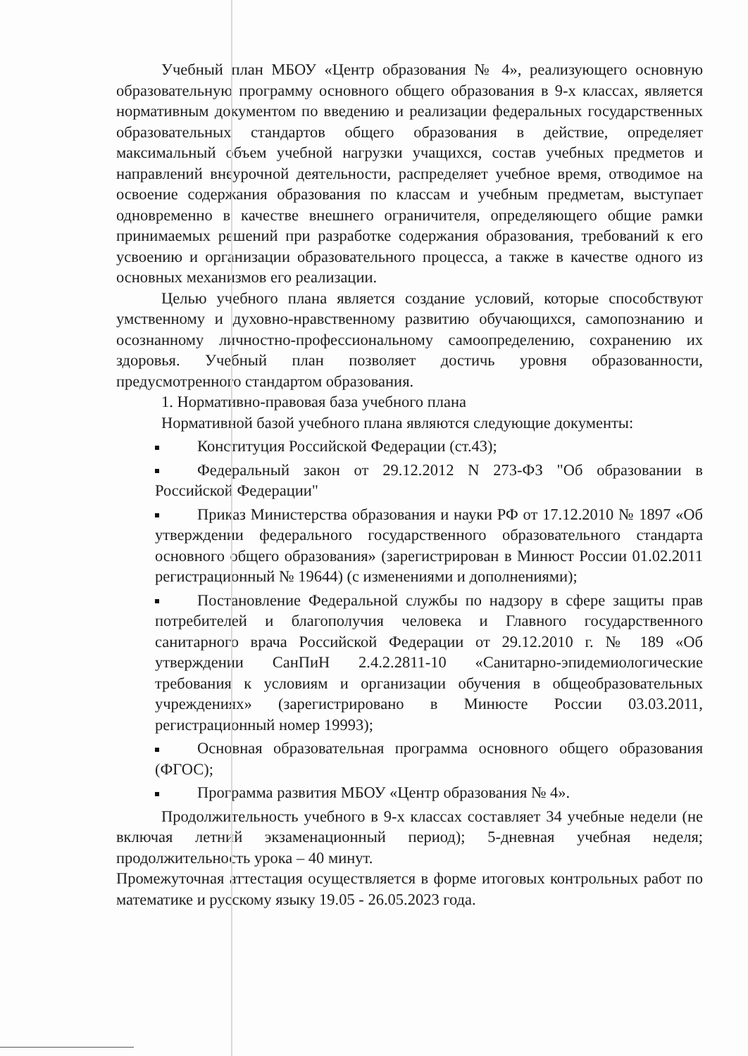Учебный план МБОУ «Центр образования № 4», реализующего основную образовательную программу основного общего образования в 9-х классах, является нормативным документом по введению и реализации федеральных государственных образовательных стандартов общего образования в действие, определяет максимальный объем учебной нагрузки учащихся, состав учебных предметов и направлений внеурочной деятельности, распределяет учебное время, отводимое на освоение содержания образования по классам и учебным предметам, выступает одновременно в качестве внешнего ограничителя, определяющего общие рамки принимаемых решений при разработке содержания образования, требований к его усвоению и организации образовательного процесса, а также в качестве одного из основных механизмов его реализации.
Целью учебного плана является создание условий, которые способствуют умственному и духовно-нравственному развитию обучающихся, самопознанию и осознанному личностно-профессиональному самоопределению, сохранению их здоровья. Учебный план позволяет достичь уровня образованности, предусмотренного стандартом образования.
1. Нормативно-правовая база учебного плана
Нормативной базой учебного плана являются следующие документы:
Конституция Российской Федерации (ст.43);
Федеральный закон от 29.12.2012 N 273-ФЗ "Об образовании в Российской Федерации"
Приказ Министерства образования и науки РФ от 17.12.2010 № 1897 «Об утверждении федерального государственного образовательного стандарта основного общего образования» (зарегистрирован в Минюст России 01.02.2011 регистрационный № 19644) (с изменениями и дополнениями);
Постановление Федеральной службы по надзору в сфере защиты прав потребителей и благополучия человека и Главного государственного санитарного врача Российской Федерации от 29.12.2010 г. № 189 «Об утверждении СанПиН 2.4.2.2811-10 «Санитарно-эпидемиологические требования к условиям и организации обучения в общеобразовательных учреждениях» (зарегистрировано в Минюсте России 03.03.2011, регистрационный номер 19993);
Основная образовательная программа основного общего образования (ФГОС);
Программа развития МБОУ «Центр образования № 4».
Продолжительность учебного в 9-х классах составляет 34 учебные недели (не включая летний экзаменационный период); 5-дневная учебная неделя; продолжительность урока – 40 минут.
Промежуточная аттестация осуществляется в форме итоговых контрольных работ по математике и русскому языку 19.05 - 26.05.2023 года.